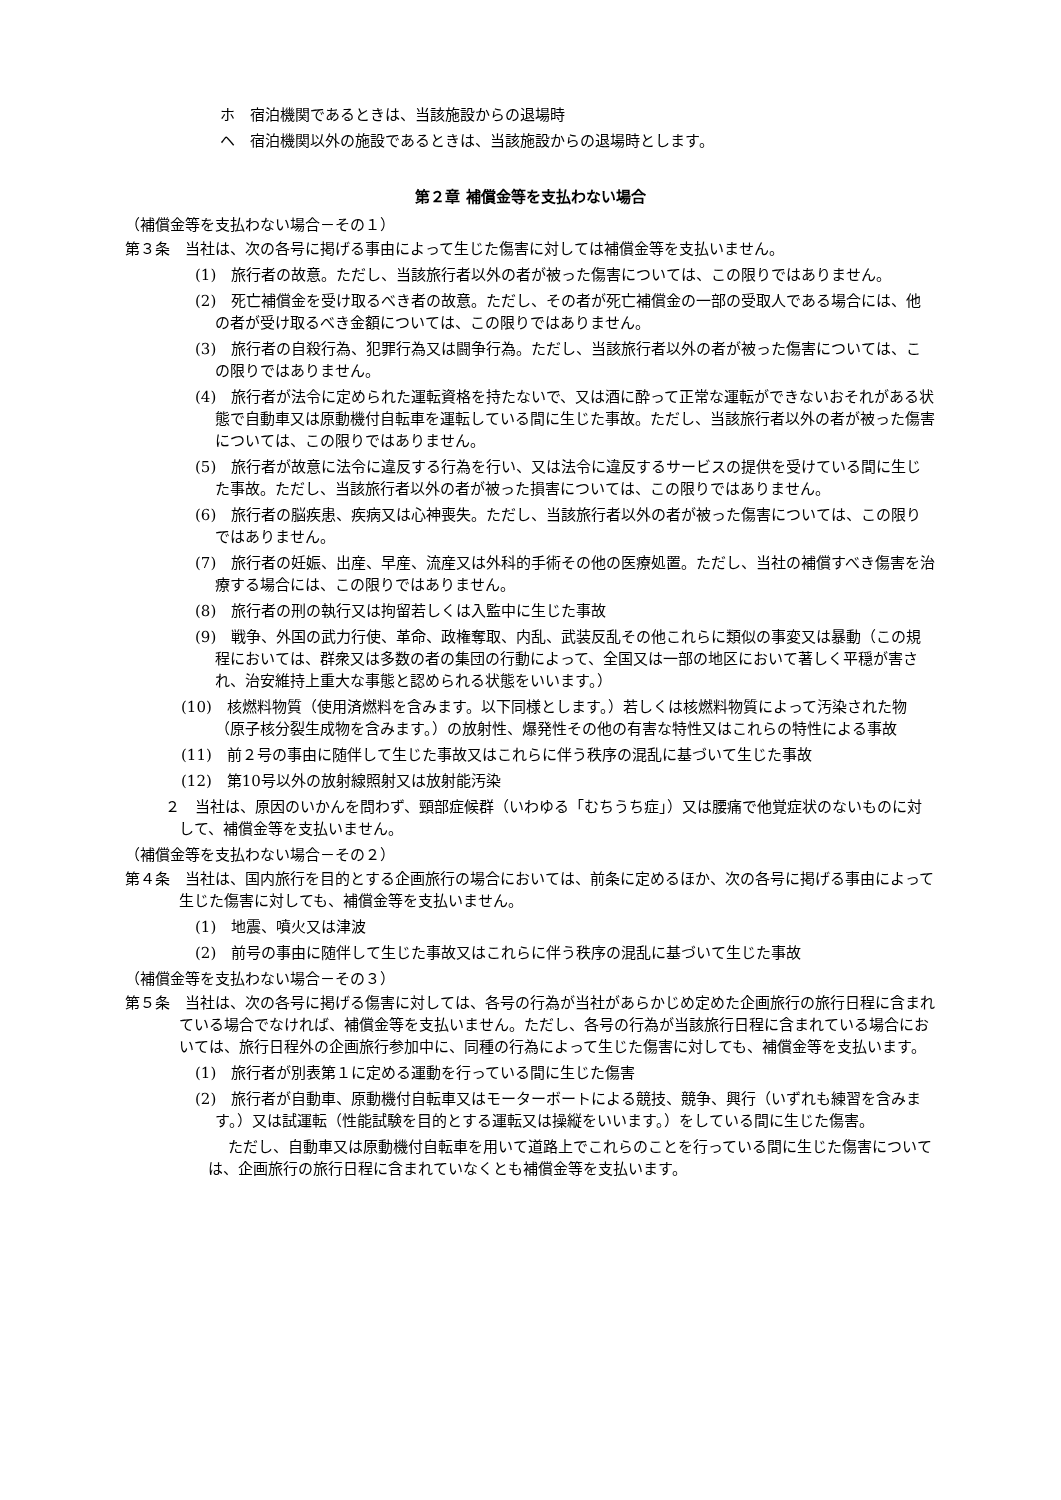ホ　宿泊機関であるときは、当該施設からの退場時
ヘ　宿泊機関以外の施設であるときは、当該施設からの退場時とします。
第２章 補償金等を支払わない場合
（補償金等を支払わない場合－その１）
第３条　当社は、次の各号に掲げる事由によって生じた傷害に対しては補償金等を支払いません。
(1)　旅行者の故意。ただし、当該旅行者以外の者が被った傷害については、この限りではありません。
(2)　死亡補償金を受け取るべき者の故意。ただし、その者が死亡補償金の一部の受取人である場合には、他の者が受け取るべき金額については、この限りではありません。
(3)　旅行者の自殺行為、犯罪行為又は闘争行為。ただし、当該旅行者以外の者が被った傷害については、この限りではありません。
(4)　旅行者が法令に定められた運転資格を持たないで、又は酒に酔って正常な運転ができないおそれがある状態で自動車又は原動機付自転車を運転している間に生じた事故。ただし、当該旅行者以外の者が被った傷害については、この限りではありません。
(5)　旅行者が故意に法令に違反する行為を行い、又は法令に違反するサービスの提供を受けている間に生じた事故。ただし、当該旅行者以外の者が被った損害については、この限りではありません。
(6)　旅行者の脳疾患、疾病又は心神喪失。ただし、当該旅行者以外の者が被った傷害については、この限りではありません。
(7)　旅行者の妊娠、出産、早産、流産又は外科的手術その他の医療処置。ただし、当社の補償すべき傷害を治療する場合には、この限りではありません。
(8)　旅行者の刑の執行又は拘留若しくは入監中に生じた事故
(9)　戦争、外国の武力行使、革命、政権奪取、内乱、武装反乱その他これらに類似の事変又は暴動（この規程においては、群衆又は多数の者の集団の行動によって、全国又は一部の地区において著しく平穏が害され、治安維持上重大な事態と認められる状態をいいます。）
(10)　核燃料物質（使用済燃料を含みます。以下同様とします。）若しくは核燃料物質によって汚染された物（原子核分裂生成物を含みます。）の放射性、爆発性その他の有害な特性又はこれらの特性による事故
(11)　前２号の事由に随伴して生じた事故又はこれらに伴う秩序の混乱に基づいて生じた事故
(12)　第10号以外の放射線照射又は放射能汚染
２　当社は、原因のいかんを問わず、頸部症候群（いわゆる「むちうち症」）又は腰痛で他覚症状のないものに対して、補償金等を支払いません。
（補償金等を支払わない場合－その２）
第４条　当社は、国内旅行を目的とする企画旅行の場合においては、前条に定めるほか、次の各号に掲げる事由によって生じた傷害に対しても、補償金等を支払いません。
(1)　地震、噴火又は津波
(2)　前号の事由に随伴して生じた事故又はこれらに伴う秩序の混乱に基づいて生じた事故
（補償金等を支払わない場合－その３）
第５条　当社は、次の各号に掲げる傷害に対しては、各号の行為が当社があらかじめ定めた企画旅行の旅行日程に含まれている場合でなければ、補償金等を支払いません。ただし、各号の行為が当該旅行日程に含まれている場合においては、旅行日程外の企画旅行参加中に、同種の行為によって生じた傷害に対しても、補償金等を支払います。
(1)　旅行者が別表第１に定める運動を行っている間に生じた傷害
(2)　旅行者が自動車、原動機付自転車又はモーターボートによる競技、競争、興行（いずれも練習を含みます。）又は試運転（性能試験を目的とする運転又は操縦をいいます。）をしている間に生じた傷害。
ただし、自動車又は原動機付自転車を用いて道路上でこれらのことを行っている間に生じた傷害については、企画旅行の旅行日程に含まれていなくとも補償金等を支払います。